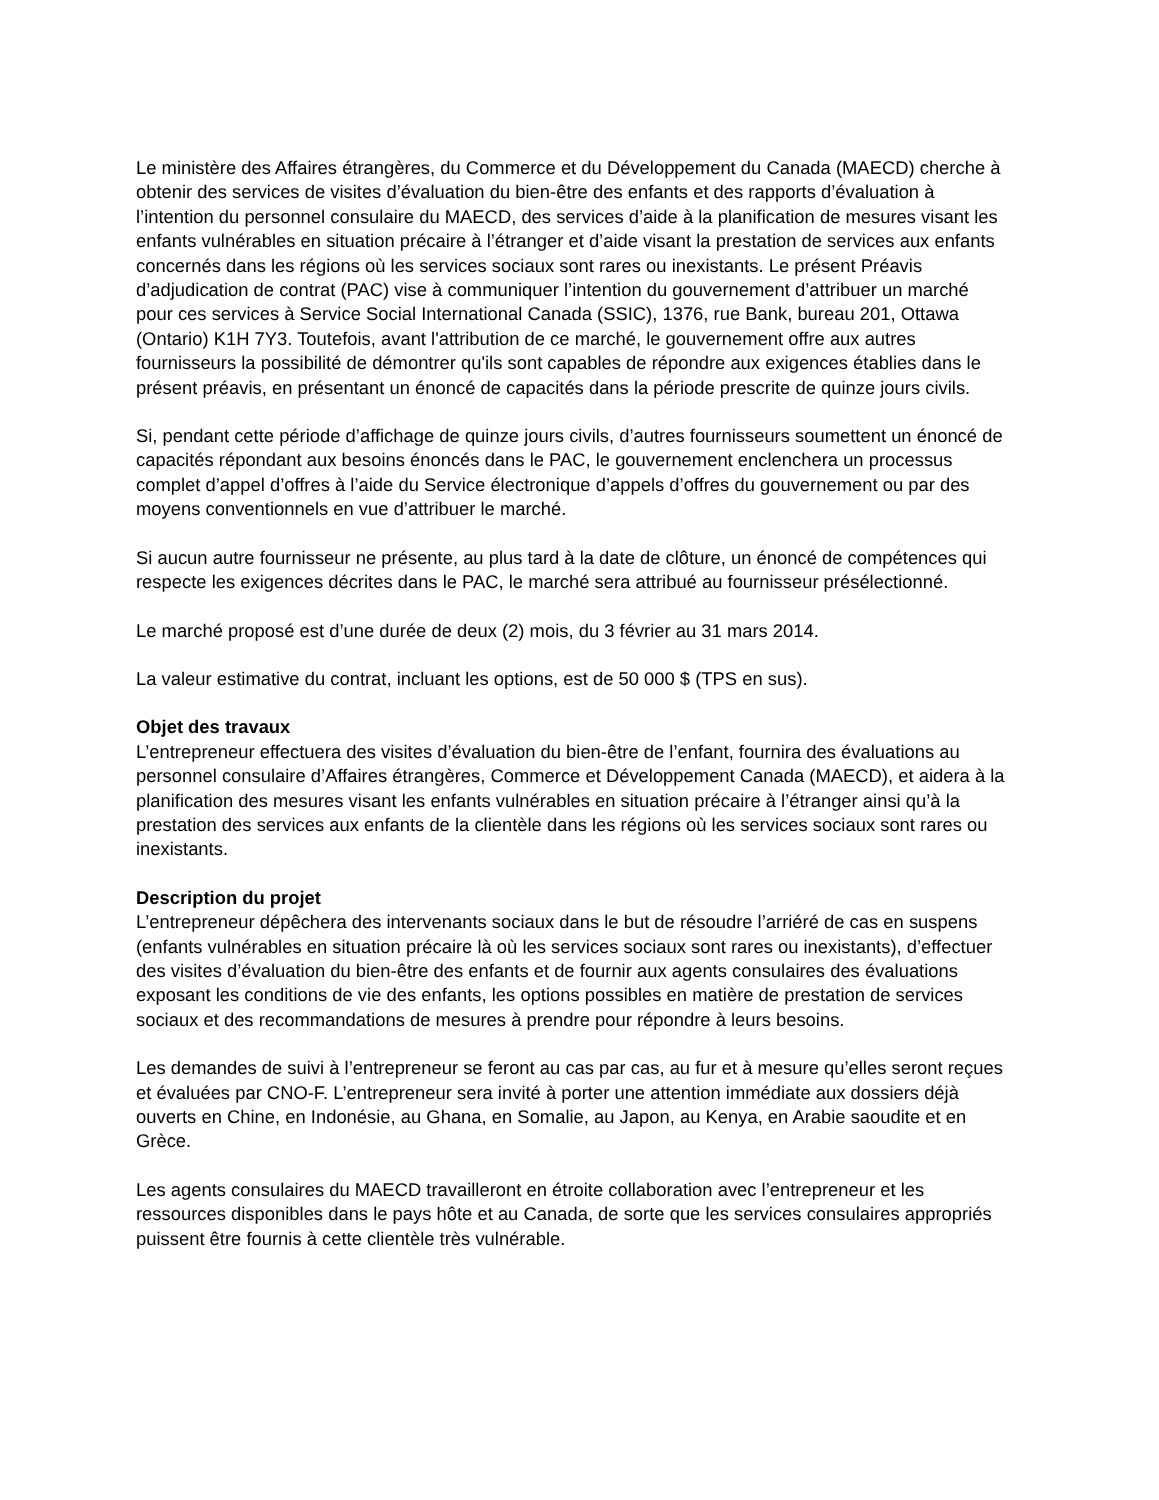Le ministère des Affaires étrangères, du Commerce et du Développement du Canada (MAECD) cherche à obtenir des services de visites d’évaluation du bien-être des enfants et des rapports d’évaluation à l’intention du personnel consulaire du MAECD, des services d’aide à la planification de mesures visant les enfants vulnérables en situation précaire à l’étranger et d’aide visant la prestation de services aux enfants concernés dans les régions où les services sociaux sont rares ou inexistants. Le présent Préavis d’adjudication de contrat (PAC) vise à communiquer l’intention du gouvernement d’attribuer un marché pour ces services à Service Social International Canada (SSIC), 1376, rue Bank, bureau 201, Ottawa (Ontario) K1H 7Y3. Toutefois, avant l'attribution de ce marché, le gouvernement offre aux autres fournisseurs la possibilité de démontrer qu'ils sont capables de répondre aux exigences établies dans le présent préavis, en présentant un énoncé de capacités dans la période prescrite de quinze jours civils.
Si, pendant cette période d’affichage de quinze jours civils, d’autres fournisseurs soumettent un énoncé de capacités répondant aux besoins énoncés dans le PAC, le gouvernement enclenchera un processus complet d’appel d’offres à l’aide du Service électronique d’appels d’offres du gouvernement ou par des moyens conventionnels en vue d’attribuer le marché.
Si aucun autre fournisseur ne présente, au plus tard à la date de clôture, un énoncé de compétences qui respecte les exigences décrites dans le PAC, le marché sera attribué au fournisseur présélectionné.
Le marché proposé est d’une durée de deux (2) mois, du 3 février au 31 mars 2014.
La valeur estimative du contrat, incluant les options, est de 50 000 $ (TPS en sus).
Objet des travaux
L’entrepreneur effectuera des visites d’évaluation du bien-être de l’enfant, fournira des évaluations au personnel consulaire d’Affaires étrangères, Commerce et Développement Canada (MAECD), et aidera à la planification des mesures visant les enfants vulnérables en situation précaire à l’étranger ainsi qu’à la prestation des services aux enfants de la clientèle dans les régions où les services sociaux sont rares ou inexistants.
Description du projet
L’entrepreneur dépêchera des intervenants sociaux dans le but de résoudre l’arriéré de cas en suspens (enfants vulnérables en situation précaire là où les services sociaux sont rares ou inexistants), d’effectuer des visites d’évaluation du bien-être des enfants et de fournir aux agents consulaires des évaluations exposant les conditions de vie des enfants, les options possibles en matière de prestation de services sociaux et des recommandations de mesures à prendre pour répondre à leurs besoins.
Les demandes de suivi à l’entrepreneur se feront au cas par cas, au fur et à mesure qu’elles seront reçues et évaluées par CNO-F. L’entrepreneur sera invité à porter une attention immédiate aux dossiers déjà ouverts en Chine, en Indonésie, au Ghana, en Somalie, au Japon, au Kenya, en Arabie saoudite et en Grèce.
Les agents consulaires du MAECD travailleront en étroite collaboration avec l’entrepreneur et les ressources disponibles dans le pays hôte et au Canada, de sorte que les services consulaires appropriés puissent être fournis à cette clientèle très vulnérable.